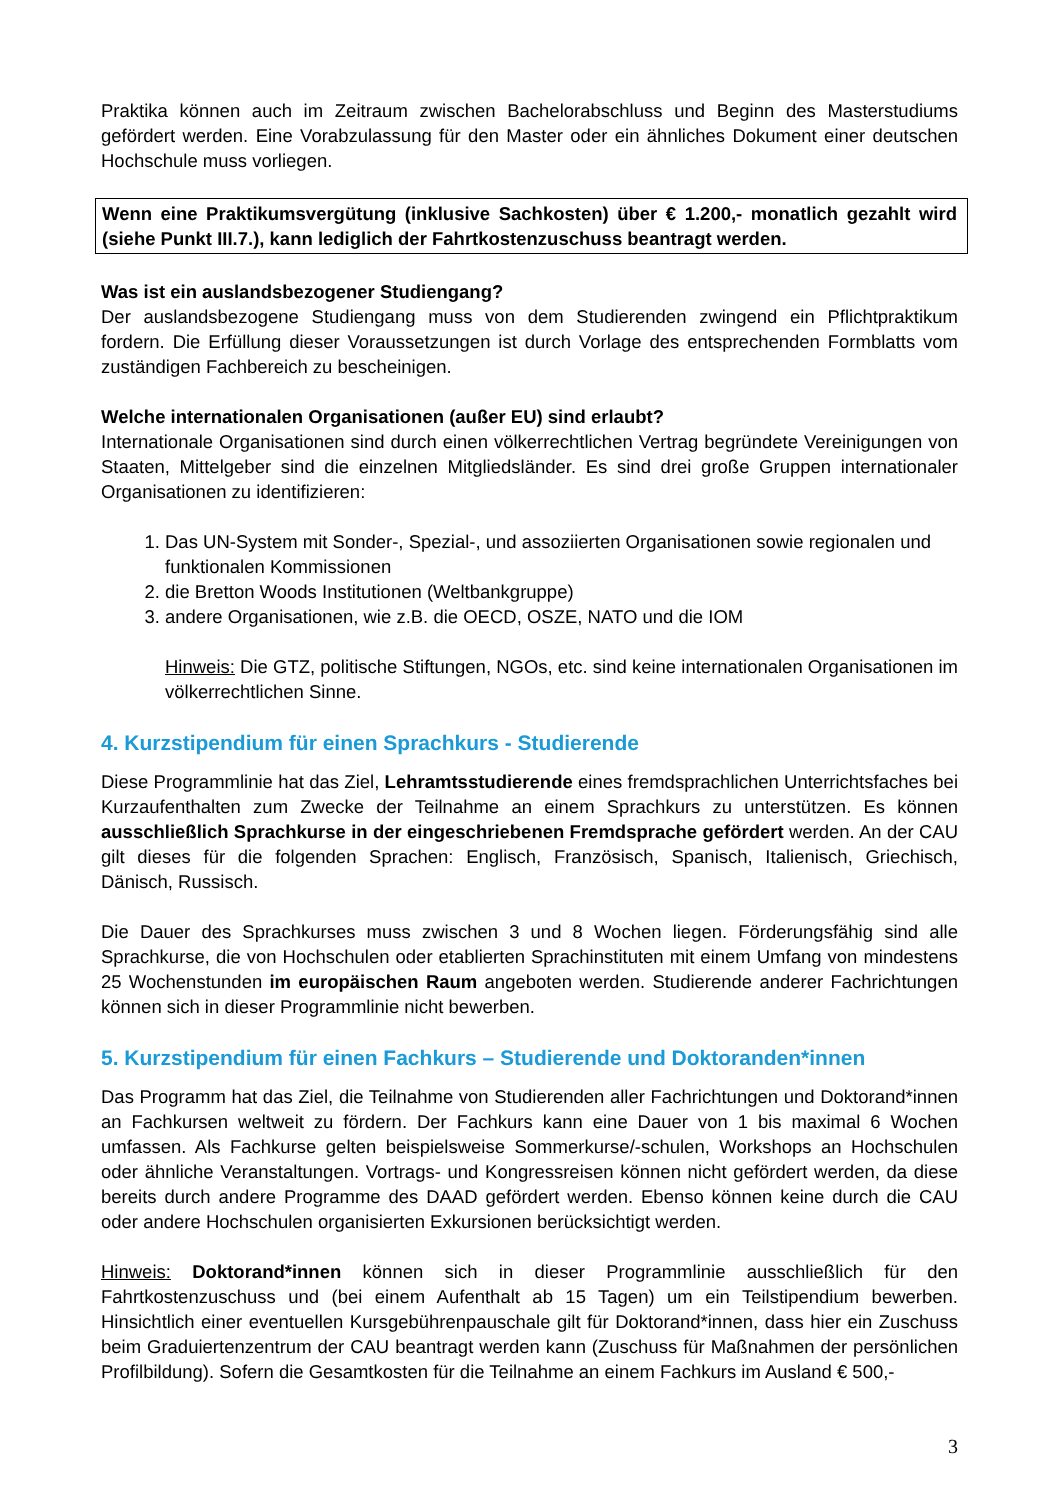Praktika können auch im Zeitraum zwischen Bachelorabschluss und Beginn des Masterstudiums gefördert werden. Eine Vorabzulassung für den Master oder ein ähnliches Dokument einer deutschen Hochschule muss vorliegen.
Wenn eine Praktikumsvergütung (inklusive Sachkosten) über € 1.200,- monatlich gezahlt wird (siehe Punkt III.7.), kann lediglich der Fahrtkostenzuschuss beantragt werden.
Was ist ein auslandsbezogener Studiengang?
Der auslandsbezogene Studiengang muss von dem Studierenden zwingend ein Pflichtpraktikum fordern. Die Erfüllung dieser Voraussetzungen ist durch Vorlage des entsprechenden Formblatts vom zuständigen Fachbereich zu bescheinigen.
Welche internationalen Organisationen (außer EU) sind erlaubt?
Internationale Organisationen sind durch einen völkerrechtlichen Vertrag begründete Vereinigungen von Staaten, Mittelgeber sind die einzelnen Mitgliedsländer. Es sind drei große Gruppen internationaler Organisationen zu identifizieren:
1. Das UN-System mit Sonder-, Spezial-, und assoziierten Organisationen sowie regionalen und funktionalen Kommissionen
2. die Bretton Woods Institutionen (Weltbankgruppe)
3. andere Organisationen, wie z.B. die OECD, OSZE, NATO und die IOM
Hinweis: Die GTZ, politische Stiftungen, NGOs, etc. sind keine internationalen Organisationen im völkerrechtlichen Sinne.
4. Kurzstipendium für einen Sprachkurs - Studierende
Diese Programmlinie hat das Ziel, Lehramtsstudierende eines fremdsprachlichen Unterrichtsfaches bei Kurzaufenthalten zum Zwecke der Teilnahme an einem Sprachkurs zu unterstützen. Es können ausschließlich Sprachkurse in der eingeschriebenen Fremdsprache gefördert werden. An der CAU gilt dieses für die folgenden Sprachen: Englisch, Französisch, Spanisch, Italienisch, Griechisch, Dänisch, Russisch.
Die Dauer des Sprachkurses muss zwischen 3 und 8 Wochen liegen. Förderungsfähig sind alle Sprachkurse, die von Hochschulen oder etablierten Sprachinstituten mit einem Umfang von mindestens 25 Wochenstunden im europäischen Raum angeboten werden. Studierende anderer Fachrichtungen können sich in dieser Programmlinie nicht bewerben.
5. Kurzstipendium für einen Fachkurs – Studierende und Doktoranden*innen
Das Programm hat das Ziel, die Teilnahme von Studierenden aller Fachrichtungen und Doktorand*innen an Fachkursen weltweit zu fördern. Der Fachkurs kann eine Dauer von 1 bis maximal 6 Wochen umfassen. Als Fachkurse gelten beispielsweise Sommerkurse/-schulen, Workshops an Hochschulen oder ähnliche Veranstaltungen. Vortrags- und Kongressreisen können nicht gefördert werden, da diese bereits durch andere Programme des DAAD gefördert werden. Ebenso können keine durch die CAU oder andere Hochschulen organisierten Exkursionen berücksichtigt werden.
Hinweis: Doktorand*innen können sich in dieser Programmlinie ausschließlich für den Fahrtkostenzuschuss und (bei einem Aufenthalt ab 15 Tagen) um ein Teilstipendium bewerben. Hinsichtlich einer eventuellen Kursgebührenpauschale gilt für Doktorand*innen, dass hier ein Zuschuss beim Graduiertenzentrum der CAU beantragt werden kann (Zuschuss für Maßnahmen der persönlichen Profilbildung). Sofern die Gesamtkosten für die Teilnahme an einem Fachkurs im Ausland € 500,-
3